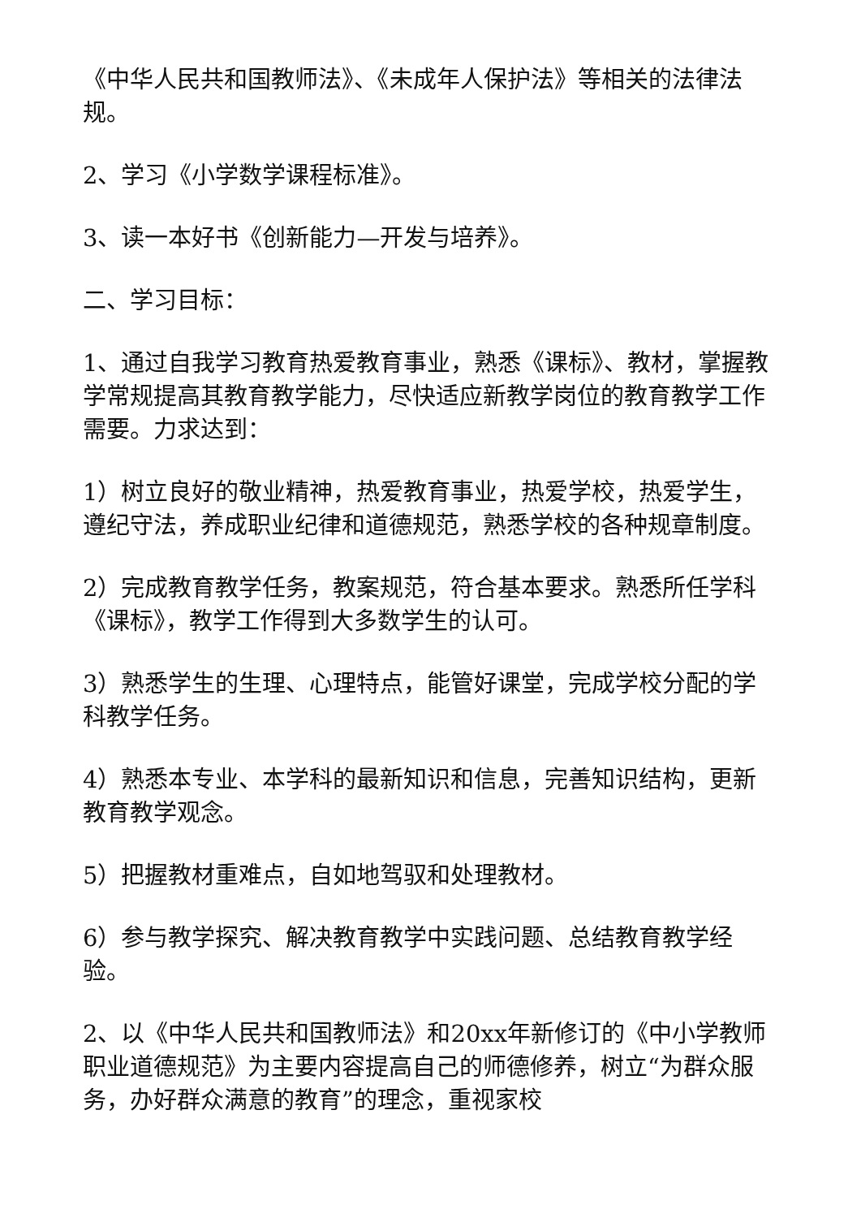《中华人民共和国教师法》、《未成年人保护法》等相关的法律法规。
2、学习《小学数学课程标准》。
3、读一本好书《创新能力—开发与培养》。
二、学习目标：
1、通过自我学习教育热爱教育事业，熟悉《课标》、教材，掌握教学常规提高其教育教学能力，尽快适应新教学岗位的教育教学工作需要。力求达到：
1）树立良好的敬业精神，热爱教育事业，热爱学校，热爱学生，遵纪守法，养成职业纪律和道德规范，熟悉学校的各种规章制度。
2）完成教育教学任务，教案规范，符合基本要求。熟悉所任学科《课标》，教学工作得到大多数学生的认可。
3）熟悉学生的生理、心理特点，能管好课堂，完成学校分配的学科教学任务。
4）熟悉本专业、本学科的最新知识和信息，完善知识结构，更新教育教学观念。
5）把握教材重难点，自如地驾驭和处理教材。
6）参与教学探究、解决教育教学中实践问题、总结教育教学经验。
2、以《中华人民共和国教师法》和20xx年新修订的《中小学教师职业道德规范》为主要内容提高自己的师德修养，树立“为群众服务，办好群众满意的教育”的理念，重视家校